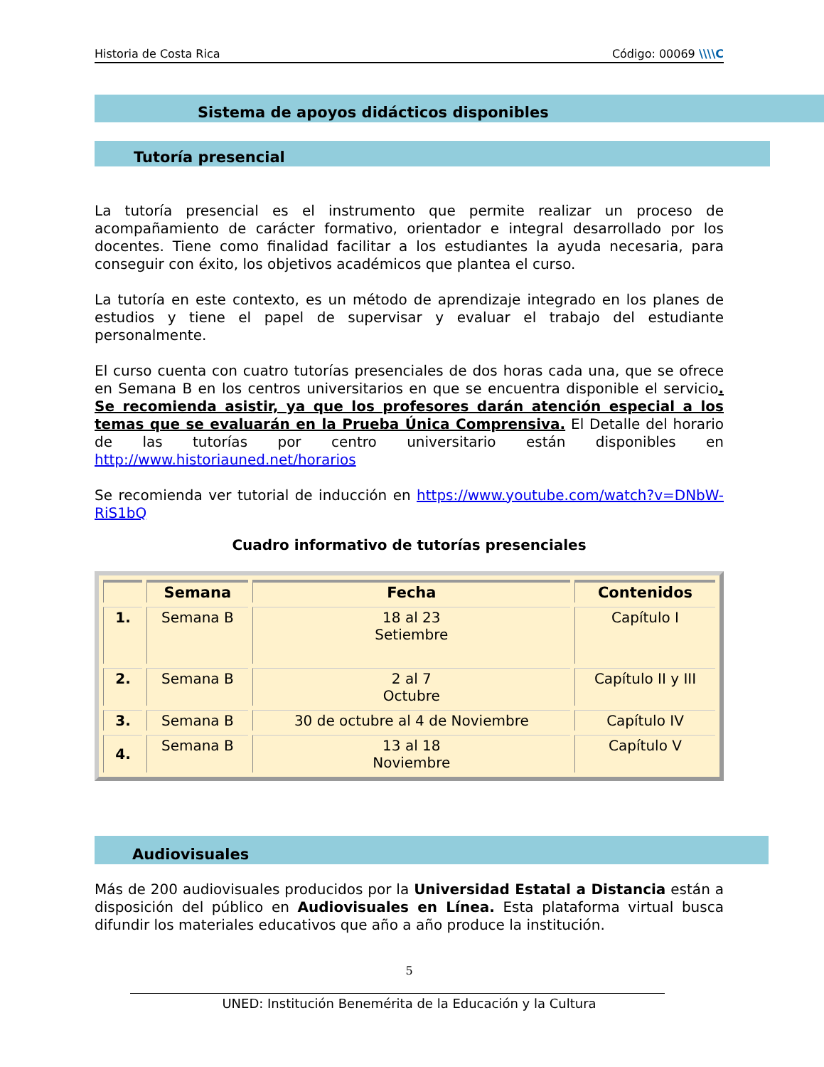Historia de Costa Rica Código: 00069 \\\\C
Sistema de apoyos didácticos disponibles
Tutoría presencial
La tutoría presencial es el instrumento que permite realizar un proceso de acompañamiento de carácter formativo, orientador e integral desarrollado por los docentes. Tiene como finalidad facilitar a los estudiantes la ayuda necesaria, para conseguir con éxito, los objetivos académicos que plantea el curso.
La tutoría en este contexto, es un método de aprendizaje integrado en los planes de estudios y tiene el papel de supervisar y evaluar el trabajo del estudiante personalmente.
El curso cuenta con cuatro tutorías presenciales de dos horas cada una, que se ofrece en Semana B en los centros universitarios en que se encuentra disponible el servicio. Se recomienda asistir, ya que los profesores darán atención especial a los temas que se evaluarán en la Prueba Única Comprensiva. El Detalle del horario de las tutorías por centro universitario están disponibles en http://www.historiauned.net/horarios
Se recomienda ver tutorial de inducción en https://www.youtube.com/watch?v=DNbW-RiS1bQ
Cuadro informativo de tutorías presenciales
| | Semana | Fecha | Contenidos |
| --- | --- | --- | --- |
| 1. | Semana B | 18 al 23 Setiembre | Capítulo I |
| 2. | Semana B | 2 al 7 Octubre | Capítulo II y III |
| 3. | Semana B | 30 de octubre al 4 de Noviembre | Capítulo IV |
| 4. | Semana B | 13 al 18 Noviembre | Capítulo V |
Audiovisuales
Más de 200 audiovisuales producidos por la Universidad Estatal a Distancia están a disposición del público en Audiovisuales en Línea. Esta plataforma virtual busca difundir los materiales educativos que año a año produce la institución.
5
UNED: Institución Benemérita de la Educación y la Cultura